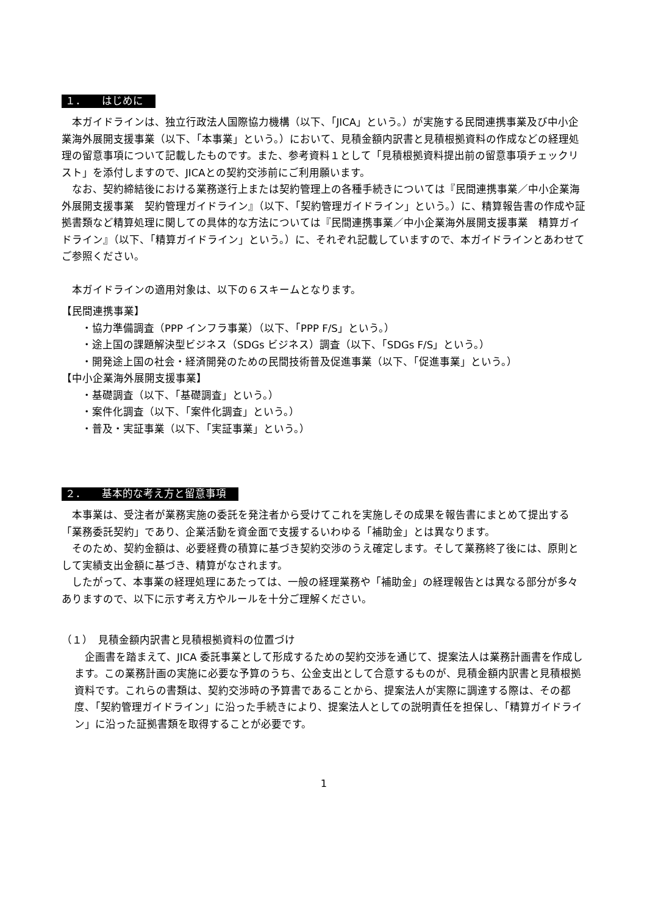１． はじめに
本ガイドラインは、独立行政法人国際協力機構（以下、「JICA」という。）が実施する民間連携事業及び中小企業海外展開支援事業（以下、「本事業」という。）において、見積金額内訳書と見積根拠資料の作成などの経理処理の留意事項について記載したものです。また、参考資料１として「見積根拠資料提出前の留意事項チェックリスト」を添付しますので、JICAとの契約交渉前にご利用願います。
なお、契約締結後における業務遂行上または契約管理上の各種手続きについては『民間連携事業／中小企業海外展開支援事業　契約管理ガイドライン』（以下、「契約管理ガイドライン」という。）に、精算報告書の作成や証拠書類など精算処理に関しての具体的な方法については『民間連携事業／中小企業海外展開支援事業　精算ガイドライン』（以下、「精算ガイドライン」という。）に、それぞれ記載していますので、本ガイドラインとあわせてご参照ください。
本ガイドラインの適用対象は、以下の６スキームとなります。
【民間連携事業】
・協力準備調査（PPP インフラ事業）（以下、「PPP F/S」という。）
・途上国の課題解決型ビジネス（SDGs ビジネス）調査（以下、「SDGs F/S」という。）
・開発途上国の社会・経済開発のための民間技術普及促進事業（以下、「促進事業」という。）
【中小企業海外展開支援事業】
・基礎調査（以下、「基礎調査」という。）
・案件化調査（以下、「案件化調査」という。）
・普及・実証事業（以下、「実証事業」という。）
２． 基本的な考え方と留意事項
本事業は、受注者が業務実施の委託を発注者から受けてこれを実施しその成果を報告書にまとめて提出する「業務委託契約」であり、企業活動を資金面で支援するいわゆる「補助金」とは異なります。
そのため、契約金額は、必要経費の積算に基づき契約交渉のうえ確定します。そして業務終了後には、原則として実績支出金額に基づき、精算がなされます。
したがって、本事業の経理処理にあたっては、一般の経理業務や「補助金」の経理報告とは異なる部分が多々ありますので、以下に示す考え方やルールを十分ご理解ください。
（１）　見積金額内訳書と見積根拠資料の位置づけ
企画書を踏まえて、JICA 委託事業として形成するための契約交渉を通じて、提案法人は業務計画書を作成します。この業務計画の実施に必要な予算のうち、公金支出として合意するものが、見積金額内訳書と見積根拠資料です。これらの書類は、契約交渉時の予算書であることから、提案法人が実際に調達する際は、その都度、「契約管理ガイドライン」に沿った手続きにより、提案法人としての説明責任を担保し、「精算ガイドライン」に沿った証拠書類を取得することが必要です。
1